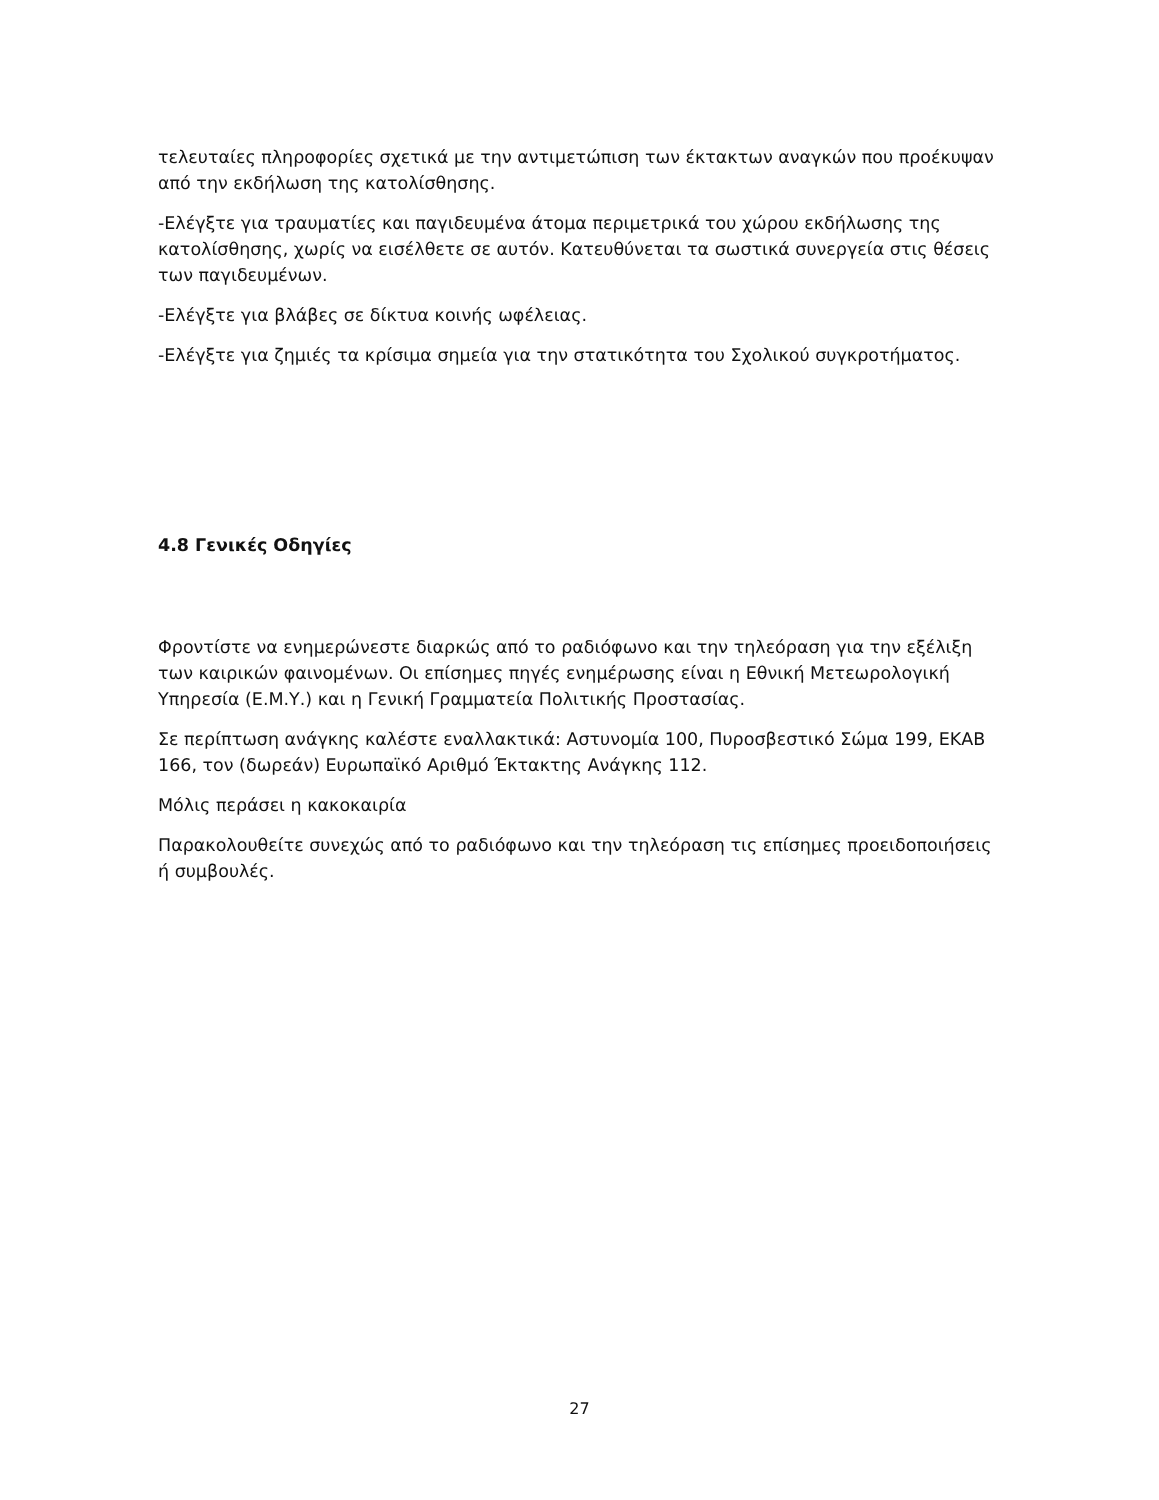τελευταίες πληροφορίες σχετικά με την αντιμετώπιση των έκτακτων αναγκών που προέκυψαν από την εκδήλωση της κατολίσθησης.
-Ελέγξτε για τραυματίες και παγιδευμένα άτομα περιμετρικά του χώρου εκδήλωσης της κατολίσθησης, χωρίς να εισέλθετε σε αυτόν. Κατευθύνεται τα σωστικά συνεργεία στις θέσεις των παγιδευμένων.
-Ελέγξτε για βλάβες σε δίκτυα κοινής ωφέλειας.
-Ελέγξτε για ζημιές τα κρίσιμα σημεία για την στατικότητα του Σχολικού συγκροτήματος.
4.8 Γενικές Οδηγίες
Φροντίστε να ενημερώνεστε διαρκώς από το ραδιόφωνο και την τηλεόραση για την εξέλιξη των καιρικών φαινομένων. Οι επίσημες πηγές ενημέρωσης είναι η Εθνική Μετεωρολογική Υπηρεσία (Ε.Μ.Υ.) και η Γενική Γραμματεία Πολιτικής Προστασίας.
Σε περίπτωση ανάγκης καλέστε εναλλακτικά: Αστυνομία 100, Πυροσβεστικό Σώμα 199, ΕΚΑΒ 166, τον (δωρεάν) Ευρωπαϊκό Αριθμό Έκτακτης Ανάγκης 112.
Μόλις περάσει η κακοκαιρία
Παρακολουθείτε συνεχώς από το ραδιόφωνο και την τηλεόραση τις επίσημες προειδοποιήσεις ή συμβουλές.
27